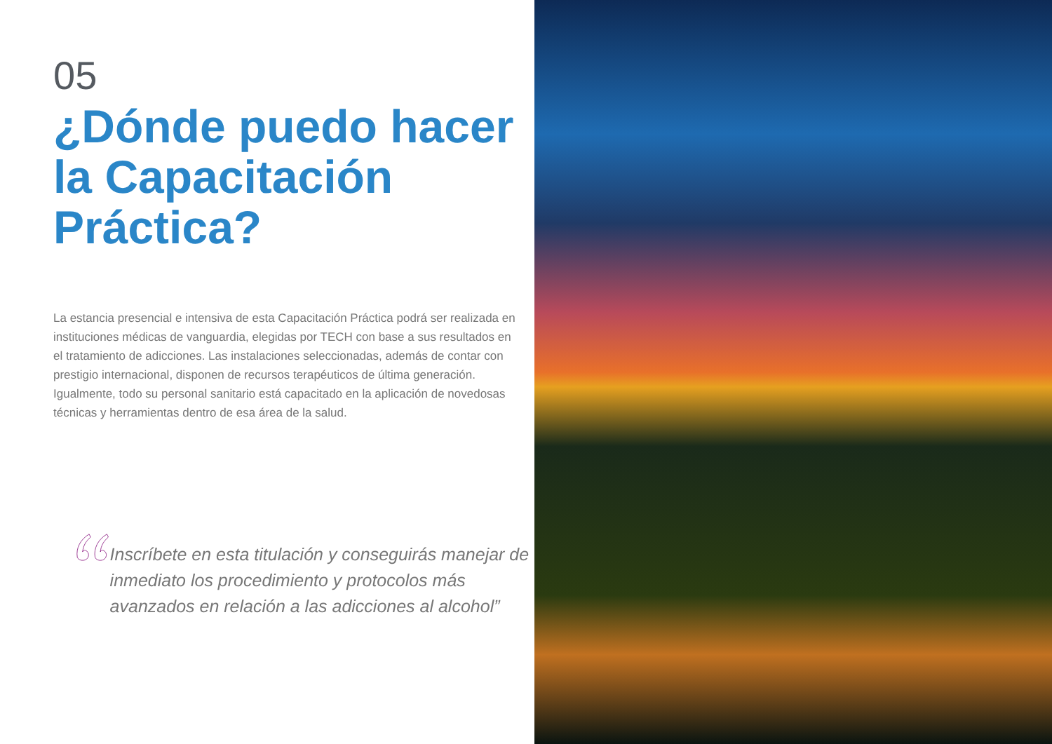05
¿Dónde puedo hacer la Capacitación Práctica?
La estancia presencial e intensiva de esta Capacitación Práctica podrá ser realizada en instituciones médicas de vanguardia, elegidas por TECH con base a sus resultados en el tratamiento de adicciones. Las instalaciones seleccionadas, además de contar con prestigio internacional, disponen de recursos terapéuticos de última generación. Igualmente, todo su personal sanitario está capacitado en la aplicación de novedosas técnicas y herramientas dentro de esa área de la salud.
Inscríbete en esta titulación y conseguirás manejar de inmediato los procedimiento y protocolos más avanzados en relación a las adicciones al alcohol”